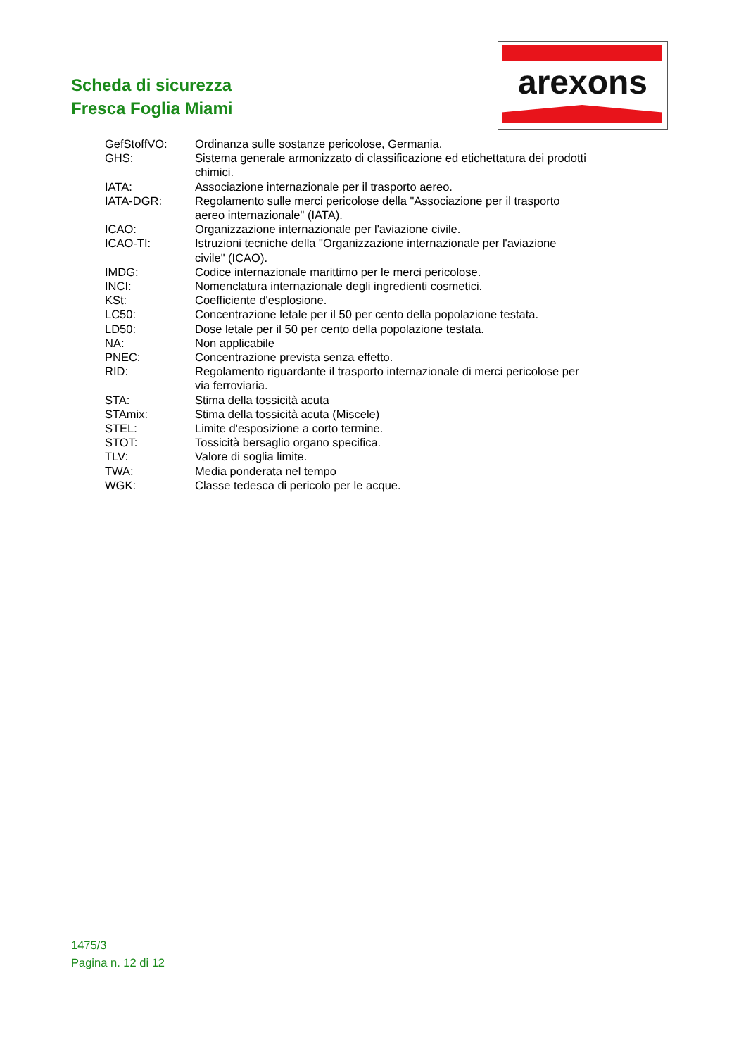Scheda di sicurezza
Fresca Foglia Miami
arexons
| GefStoffVO: | Ordinanza sulle sostanze pericolose, Germania. |
| GHS: | Sistema generale armonizzato di classificazione ed etichettatura dei prodotti chimici. |
| IATA: | Associazione internazionale per il trasporto aereo. |
| IATA-DGR: | Regolamento sulle merci pericolose della "Associazione per il trasporto aereo internazionale" (IATA). |
| ICAO: | Organizzazione internazionale per l'aviazione civile. |
| ICAO-TI: | Istruzioni tecniche della "Organizzazione internazionale per l'aviazione civile" (ICAO). |
| IMDG: | Codice internazionale marittimo per le merci pericolose. |
| INCI: | Nomenclatura internazionale degli ingredienti cosmetici. |
| KSt: | Coefficiente d'esplosione. |
| LC50: | Concentrazione letale per il 50 per cento della popolazione testata. |
| LD50: | Dose letale per il 50 per cento della popolazione testata. |
| NA: | Non applicabile |
| PNEC: | Concentrazione prevista senza effetto. |
| RID: | Regolamento riguardante il trasporto internazionale di merci pericolose per via ferroviaria. |
| STA: | Stima della tossicità acuta |
| STAmix: | Stima della tossicità acuta (Miscele) |
| STEL: | Limite d'esposizione a corto termine. |
| STOT: | Tossicità bersaglio organo specifica. |
| TLV: | Valore di soglia limite. |
| TWA: | Media ponderata nel tempo |
| WGK: | Classe tedesca di pericolo per le acque. |
1475/3
Pagina n. 12 di 12